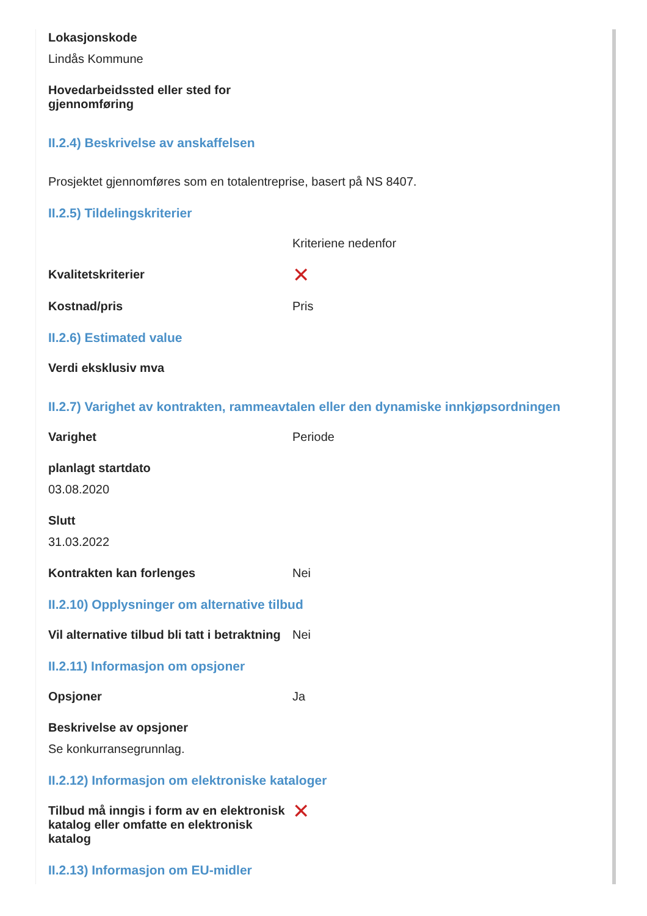Lokasjonskode
Lindås Kommune
Hovedarbeidssted eller sted for
gjennomføring
II.2.4) Beskrivelse av anskaffelsen
Prosjektet gjennomføres som en totalentreprise, basert på NS 8407.
II.2.5) Tildelingskriterier
Kriteriene nedenfor
Kvalitetskriterier
✕
Kostnad/pris Pris
II.2.6) Estimated value
Verdi eksklusiv mva
II.2.7) Varighet av kontrakten, rammeavtalen eller den dynamiske innkjøpsordningen
Varighet Periode
planlagt startdato
03.08.2020
Slutt
31.03.2022
Kontrakten kan forlenges Nei
II.2.10) Opplysninger om alternative tilbud
Vil alternative tilbud bli tatt i betraktning
Nei
II.2.11) Informasjon om opsjoner
Opsjoner Ja
Beskrivelse av opsjoner
Se konkurransegrunnlag.
II.2.12) Informasjon om elektroniske kataloger
Tilbud må inngis i form av en elektronisk katalog eller omfatte en elektronisk katalog
✕
II.2.13) Informasjon om EU-midler